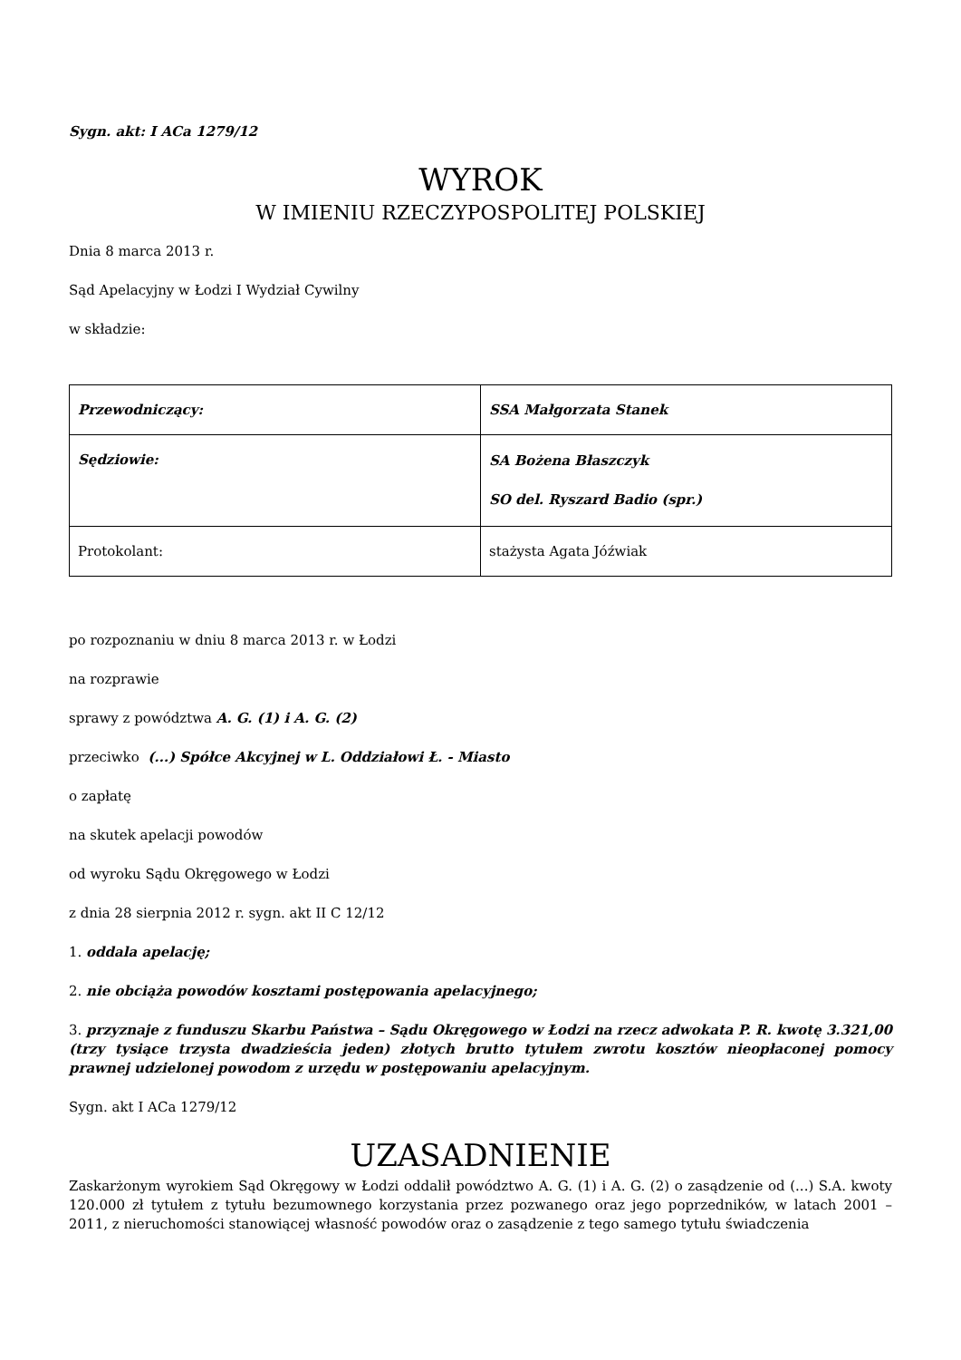Sygn. akt: I ACa 1279/12
WYROK
W IMIENIU RZECZYPOSPOLITEJ POLSKIEJ
Dnia 8 marca 2013 r.
Sąd Apelacyjny w Łodzi I Wydział Cywilny
w składzie:
| Przewodniczący: | SSA Małgorzata Stanek |
| Sędziowie: | SA Bożena Błaszczyk SO del. Ryszard Badio (spr.) |
| Protokolant: | stażysta Agata Jóźwiak |
po rozpoznaniu w dniu 8 marca 2013 r. w Łodzi
na rozprawie
sprawy z powództwa A. G. (1) i A. G. (2)
przeciwko (...) Spółce Akcyjnej w L. Oddziałowi Ł. - Miasto
o zapłatę
na skutek apelacji powodów
od wyroku Sądu Okręgowego w Łodzi
z dnia 28 sierpnia 2012 r. sygn. akt II C 12/12
1. oddala apelację;
2. nie obciąża powodów kosztami postępowania apelacyjnego;
3. przyznaje z funduszu Skarbu Państwa – Sądu Okręgowego w Łodzi na rzecz adwokata P. R. kwotę 3.321,00 (trzy tysiące trzysta dwadzieścia jeden) złotych brutto tytułem zwrotu kosztów nieopłaconej pomocy prawnej udzielonej powodom z urzędu w postępowaniu apelacyjnym.
Sygn. akt I ACa 1279/12
UZASADNIENIE
Zaskarżonym wyrokiem Sąd Okręgowy w Łodzi oddalił powództwo A. G. (1) i A. G. (2) o zasądzenie od (...) S.A. kwoty 120.000 zł tytułem z tytułu bezumownego korzystania przez pozwanego oraz jego poprzedników, w latach 2001 – 2011, z nieruchomości stanowiącej własność powodów oraz o zasądzenie z tego samego tytułu świadczenia